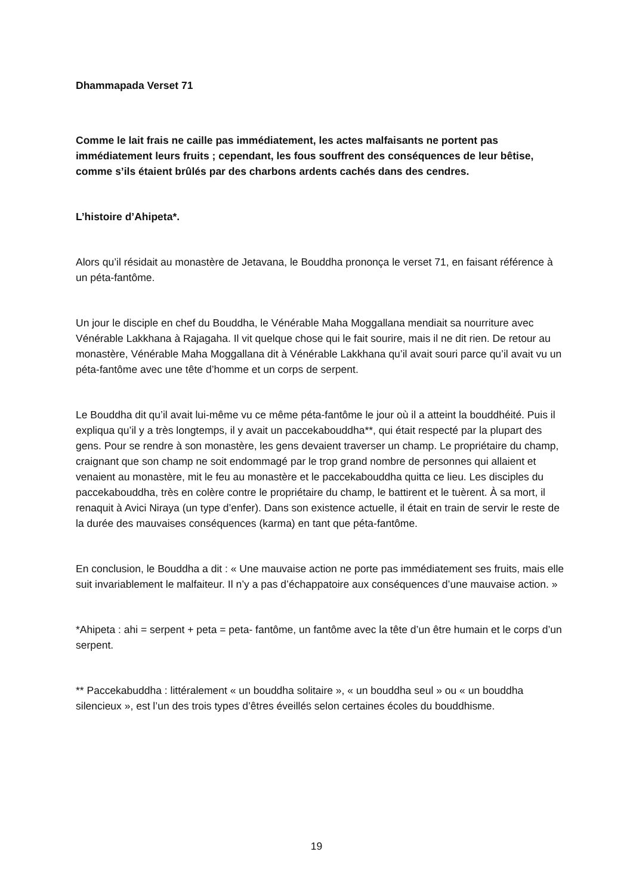Dhammapada Verset 71
Comme le lait frais ne caille pas immédiatement, les actes malfaisants ne portent pas immédiatement leurs fruits ; cependant, les fous souffrent des conséquences de leur bêtise, comme s’ils étaient brûlés par des charbons ardents cachés dans des cendres.
L’histoire d’Ahipeta*.
Alors qu’il résidait au monastère de Jetavana, le Bouddha prononça le verset 71, en faisant référence à un péta-fantôme.
Un jour le disciple en chef du Bouddha, le Vénérable Maha Moggallana mendiait sa nourriture avec Vénérable Lakkhana à Rajagaha. Il vit quelque chose qui le fait sourire, mais il ne dit rien. De retour au monastère, Vénérable Maha Moggallana dit à Vénérable Lakkhana qu’il avait souri parce qu’il avait vu un péta-fantôme avec une tête d’homme et un corps de serpent.
Le Bouddha dit qu’il avait lui-même vu ce même péta-fantôme le jour où il a atteint la bouddhéité. Puis il expliqua qu’il y a très longtemps, il y avait un paccekabouddha**, qui était respecté par la plupart des gens. Pour se rendre à son monastère, les gens devaient traverser un champ. Le propriétaire du champ, craignant que son champ ne soit endommagé par le trop grand nombre de personnes qui allaient et venaient au monastère, mit le feu au monastère et le paccekabouddha quitta ce lieu. Les disciples du paccekabouddha, très en colère contre le propriétaire du champ, le battirent et le tuèrent. À sa mort, il renaquit à Avici Niraya (un type d’enfer). Dans son existence actuelle, il était en train de servir le reste de la durée des mauvaises conséquences (karma) en tant que péta-fantôme.
En conclusion, le Bouddha a dit : « Une mauvaise action ne porte pas immédiatement ses fruits, mais elle suit invariablement le malfaiteur. Il n’y a pas d’échappatoire aux conséquences d’une mauvaise action. »
*Ahipeta : ahi = serpent + peta = peta- fantôme, un fantôme avec la tête d’un être humain et le corps d’un serpent.
** Paccekabuddha : littéralement « un bouddha solitaire », « un bouddha seul » ou « un bouddha silencieux », est l’un des trois types d’êtres éveillés selon certaines écoles du bouddhisme.
19